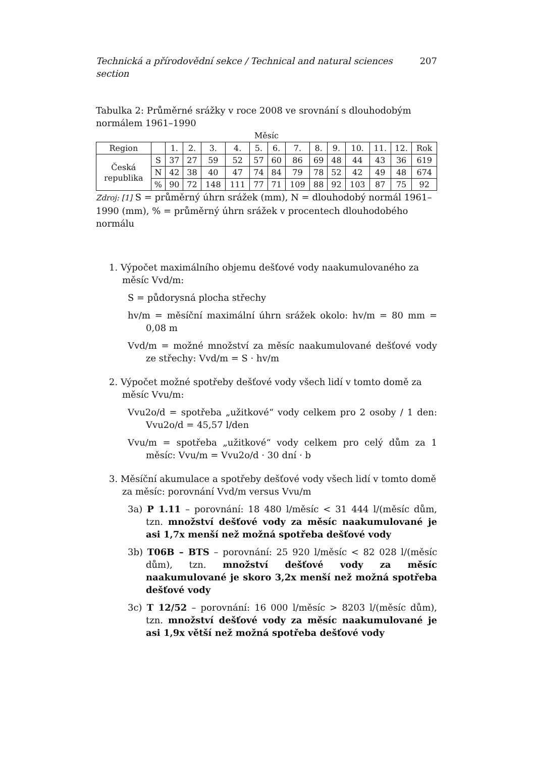Technická a přírodovědní sekce / Technical and natural sciences section 207
Tabulka 2: Průměrné srážky v roce 2008 ve srovnání s dlouhodobým normálem 1961–1990
Měsíc
| Region | | 1. | 2. | 3. | 4. | 5. | 6. | 7. | 8. | 9. | 10. | 11. | 12. | Rok |
| --- | --- | --- | --- | --- | --- | --- | --- | --- | --- | --- | --- | --- | --- | --- |
| Česká republika | S | 37 | 27 | 59 | 52 | 57 | 60 | 86 | 69 | 48 | 44 | 43 | 36 | 619 |
| | N | 42 | 38 | 40 | 47 | 74 | 84 | 79 | 78 | 52 | 42 | 49 | 48 | 674 |
| | % | 90 | 72 | 148 | 111 | 77 | 71 | 109 | 88 | 92 | 103 | 87 | 75 | 92 |
Zdroj: [1] S = průměrný úhrn srážek (mm), N = dlouhodobý normál 1961–1990 (mm), % = průměrný úhrn srážek v procentech dlouhodobého normálu
1. Výpočet maximálního objemu dešťové vody naakumulovaného za měsíc Vvd/m:
S = půdorysná plocha střechy
hv/m = měsíční maximální úhrn srážek okolo: hv/m = 80 mm = 0,08 m
Vvd/m = možné množství za měsíc naakumulované dešťové vody ze střechy: Vvd/m = S · hv/m
2. Výpočet možné spotřeby dešťové vody všech lidí v tomto domě za měsíc Vvu/m:
Vvu2o/d = spotřeba „užitkové“ vody celkem pro 2 osoby / 1 den: Vvu2o/d = 45,57 l/den
Vvu/m = spotřeba „užitkové“ vody celkem pro celý dům za 1 měsíc: Vvu/m = Vvu2o/d · 30 dní · b
3. Měsíční akumulace a spotřeby dešťové vody všech lidí v tomto domě za měsíc: porovnání Vvd/m versus Vvu/m
3a) P 1.11 – porovnání: 18 480 l/měsíc < 31 444 l/(měsíc dům, tzn. množství dešťové vody za měsíc naakumulované je asi 1,7x menší než možná spotřeba dešťové vody
3b) T06B – BTS – porovnání: 25 920 l/měsíc < 82 028 l/(měsíc dům), tzn. množství dešťové vody za měsíc naakumulované je skoro 3,2x menší než možná spotřeba dešťové vody
3c) T 12/52 – porovnání: 16 000 l/měsíc > 8203 l/(měsíc dům), tzn. množství dešťové vody za měsíc naakumulované je asi 1,9x větší než možná spotřeba dešťové vody